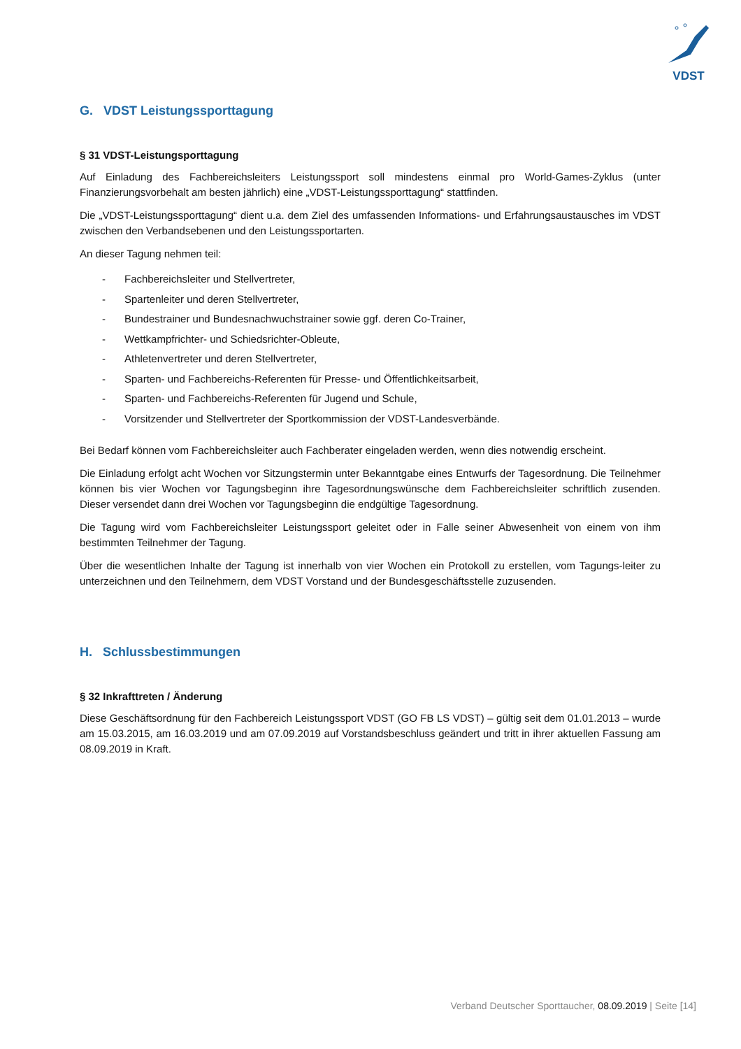VDST
G. VDST Leistungssporttagung
§ 31 VDST-Leistungsporttagung
Auf Einladung des Fachbereichsleiters Leistungssport soll mindestens einmal pro World-Games-Zyklus (unter Finanzierungsvorbehalt am besten jährlich) eine „VDST-Leistungssporttagung“ stattfinden.
Die „VDST-Leistungssporttagung“ dient u.a. dem Ziel des umfassenden Informations- und Erfahrungsaustausches im VDST zwischen den Verbandsebenen und den Leistungssportarten.
An dieser Tagung nehmen teil:
- Fachbereichsleiter und Stellvertreter,
- Spartenleiter und deren Stellvertreter,
- Bundestrainer und Bundesnachwuchstrainer sowie ggf. deren Co-Trainer,
- Wettkampfrichter- und Schiedsrichter-Obleute,
- Athletenvertreter und deren Stellvertreter,
- Sparten- und Fachbereichs-Referenten für Presse- und Öffentlichkeitsarbeit,
- Sparten- und Fachbereichs-Referenten für Jugend und Schule,
- Vorsitzender und Stellvertreter der Sportkommission der VDST-Landesverbände.
Bei Bedarf können vom Fachbereichsleiter auch Fachberater eingeladen werden, wenn dies notwendig erscheint.
Die Einladung erfolgt acht Wochen vor Sitzungstermin unter Bekanntgabe eines Entwurfs der Tagesordnung. Die Teilnehmer können bis vier Wochen vor Tagungsbeginn ihre Tagesordnungswünsche dem Fachbereichsleiter schriftlich zusenden. Dieser versendet dann drei Wochen vor Tagungsbeginn die endgültige Tagesordnung.
Die Tagung wird vom Fachbereichsleiter Leistungssport geleitet oder in Falle seiner Abwesenheit von einem von ihm bestimmten Teilnehmer der Tagung.
Über die wesentlichen Inhalte der Tagung ist innerhalb von vier Wochen ein Protokoll zu erstellen, vom Tagungs-leiter zu unterzeichnen und den Teilnehmern, dem VDST Vorstand und der Bundesgeschäftsstelle zuzusenden.
H. Schlussbestimmungen
§ 32 Inkrafttreten / Änderung
Diese Geschäftsordnung für den Fachbereich Leistungssport VDST (GO FB LS VDST) – gültig seit dem 01.01.2013 – wurde am 15.03.2015, am 16.03.2019 und am 07.09.2019 auf Vorstandsbeschluss geändert und tritt in ihrer aktuellen Fassung am 08.09.2019 in Kraft.
Verband Deutscher Sporttaucher, 08.09.2019 | Seite [14]